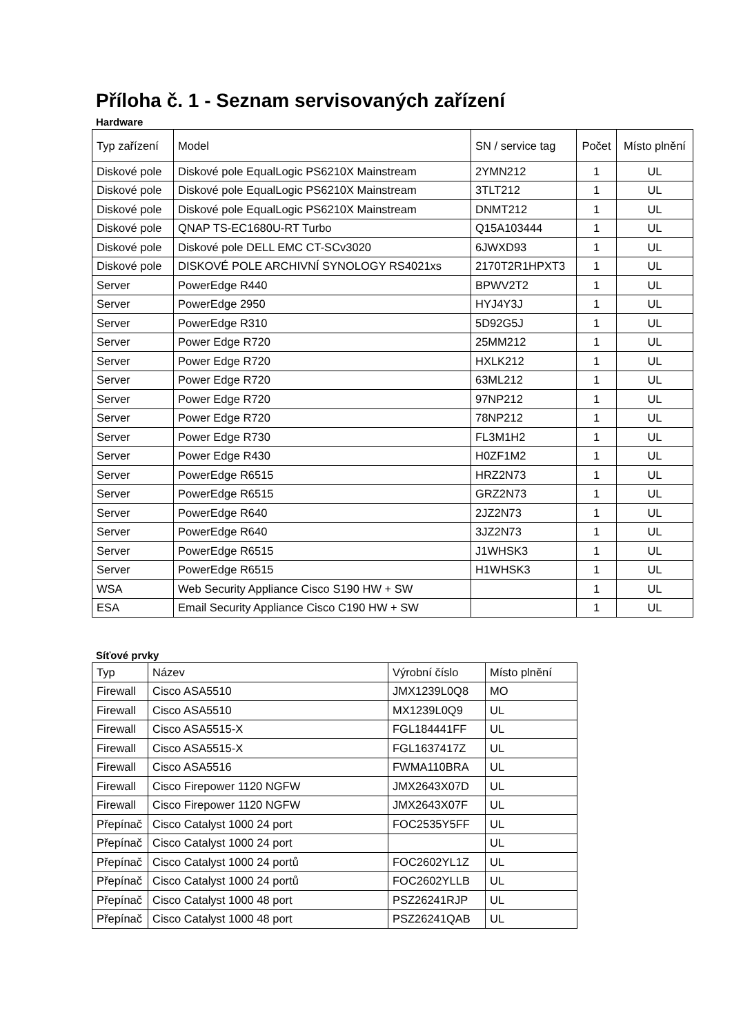Příloha č. 1 - Seznam servisovaných zařízení
Hardware
| Typ zařízení | Model | SN / service tag | Počet | Místo plnění |
| --- | --- | --- | --- | --- |
| Diskové pole | Diskové pole EqualLogic PS6210X Mainstream | 2YMN212 | 1 | UL |
| Diskové pole | Diskové pole EqualLogic PS6210X Mainstream | 3TLT212 | 1 | UL |
| Diskové pole | Diskové pole EqualLogic PS6210X Mainstream | DNMT212 | 1 | UL |
| Diskové pole | QNAP TS-EC1680U-RT Turbo | Q15A103444 | 1 | UL |
| Diskové pole | Diskové pole DELL EMC CT-SCv3020 | 6JWXD93 | 1 | UL |
| Diskové pole | DISKOVÉ POLE ARCHIVNÍ SYNOLOGY RS4021xs | 2170T2R1HPXT3 | 1 | UL |
| Server | PowerEdge R440 | BPWV2T2 | 1 | UL |
| Server | PowerEdge 2950 | HYJ4Y3J | 1 | UL |
| Server | PowerEdge R310 | 5D92G5J | 1 | UL |
| Server | Power Edge R720 | 25MM212 | 1 | UL |
| Server | Power Edge R720 | HXLK212 | 1 | UL |
| Server | Power Edge R720 | 63ML212 | 1 | UL |
| Server | Power Edge R720 | 97NP212 | 1 | UL |
| Server | Power Edge R720 | 78NP212 | 1 | UL |
| Server | Power Edge R730 | FL3M1H2 | 1 | UL |
| Server | Power Edge R430 | H0ZF1M2 | 1 | UL |
| Server | PowerEdge R6515 | HRZ2N73 | 1 | UL |
| Server | PowerEdge R6515 | GRZ2N73 | 1 | UL |
| Server | PowerEdge R640 | 2JZ2N73 | 1 | UL |
| Server | PowerEdge R640 | 3JZ2N73 | 1 | UL |
| Server | PowerEdge R6515 | J1WHSK3 | 1 | UL |
| Server | PowerEdge R6515 | H1WHSK3 | 1 | UL |
| WSA | Web Security Appliance Cisco S190 HW + SW | | 1 | UL |
| ESA | Email Security Appliance Cisco C190 HW + SW | | 1 | UL |
Síťové prvky
| Typ | Název | Výrobní číslo | Místo plnění |
| --- | --- | --- | --- |
| Firewall | Cisco ASA5510 | JMX1239L0Q8 | MO |
| Firewall | Cisco ASA5510 | MX1239L0Q9 | UL |
| Firewall | Cisco ASA5515-X | FGL184441FF | UL |
| Firewall | Cisco ASA5515-X | FGL1637417Z | UL |
| Firewall | Cisco ASA5516 | FWMA110BRA | UL |
| Firewall | Cisco Firepower 1120 NGFW | JMX2643X07D | UL |
| Firewall | Cisco Firepower 1120 NGFW | JMX2643X07F | UL |
| Přepínač | Cisco Catalyst 1000 24 port | FOC2535Y5FF | UL |
| Přepínač | Cisco Catalyst 1000 24 port | | UL |
| Přepínač | Cisco Catalyst 1000 24 portů | FOC2602YL1Z | UL |
| Přepínač | Cisco Catalyst 1000 24 portů | FOC2602YLLB | UL |
| Přepínač | Cisco Catalyst 1000 48 port | PSZ26241RJP | UL |
| Přepínač | Cisco Catalyst 1000 48 port | PSZ26241QAB | UL |